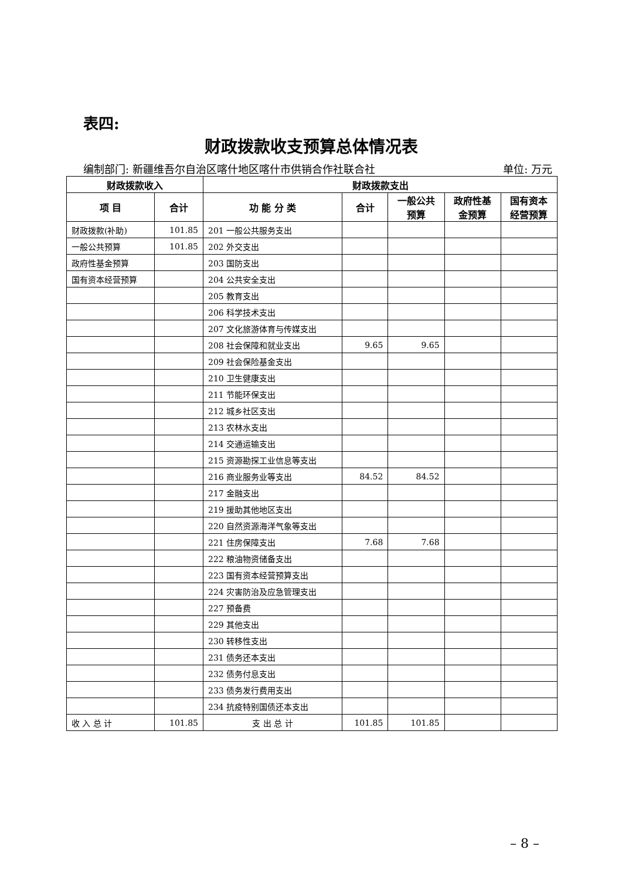表四:
财政拨款收支预算总体情况表
编制部门: 新疆维吾尔自治区喀什地区喀什市供销合作社联合社 单位: 万元
| 财政拨款收入 | | 财政拨款支出 | | | | |
| --- | --- | --- | --- | --- | --- | --- |
| 项 目 | 合计 | 功 能 分 类 | 合计 | 一般公共 预算 | 政府性基 金预算 | 国有资本 经营预算 |
| 财政拨款(补助) | 101.85 | 201 一般公共服务支出 | | | | |
| 一般公共预算 | 101.85 | 202 外交支出 | | | | |
| 政府性基金预算 | | 203 国防支出 | | | | |
| 国有资本经营预算 | | 204 公共安全支出 | | | | |
| | | 205 教育支出 | | | | |
| | | 206 科学技术支出 | | | | |
| | | 207 文化旅游体育与传媒支出 | | | | |
| | | 208 社会保障和就业支出 | 9.65 | 9.65 | | |
| | | 209 社会保险基金支出 | | | | |
| | | 210 卫生健康支出 | | | | |
| | | 211 节能环保支出 | | | | |
| | | 212 城乡社区支出 | | | | |
| | | 213 农林水支出 | | | | |
| | | 214 交通运输支出 | | | | |
| | | 215 资源勘探工业信息等支出 | | | | |
| | | 216 商业服务业等支出 | 84.52 | 84.52 | | |
| | | 217 金融支出 | | | | |
| | | 219 援助其他地区支出 | | | | |
| | | 220 自然资源海洋气象等支出 | | | | |
| | | 221 住房保障支出 | 7.68 | 7.68 | | |
| | | 222 粮油物资储备支出 | | | | |
| | | 223 国有资本经营预算支出 | | | | |
| | | 224 灾害防治及应急管理支出 | | | | |
| | | 227 预备费 | | | | |
| | | 229 其他支出 | | | | |
| | | 230 转移性支出 | | | | |
| | | 231 债务还本支出 | | | | |
| | | 232 债务付息支出 | | | | |
| | | 233 债务发行费用支出 | | | | |
| | | 234 抗疫特别国债还本支出 | | | | |
| 收 入 总 计 | 101.85 | 支 出 总 计 | 101.85 | 101.85 | | |
– 8 –